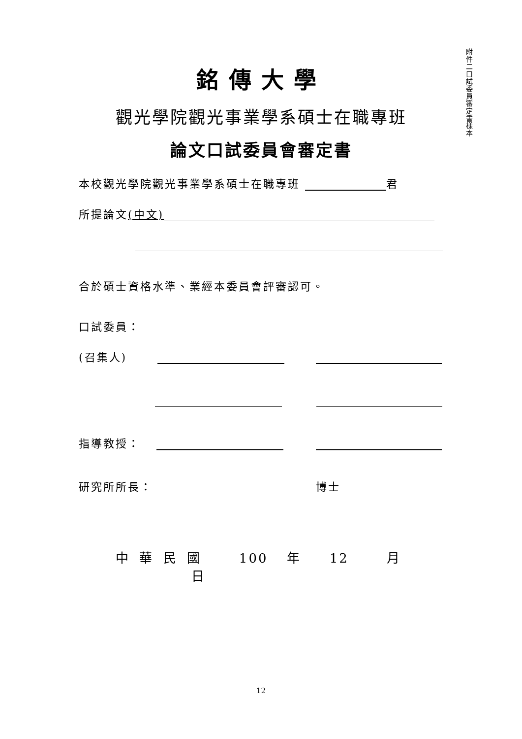附件二 口試委員審定書樣本
銘傳大學
觀光學院觀光事業學系碩士在職專班
論文口試委員會審定書
本校觀光學院觀光事業學系碩士在職專班 君
所提論文(中文)
合於碩士資格水準、業經本委員會評審認可。
口試委員：
(召集人)
指導教授：
研究所所長： 博士
中 華 民 國 100 年 12 月 日
12